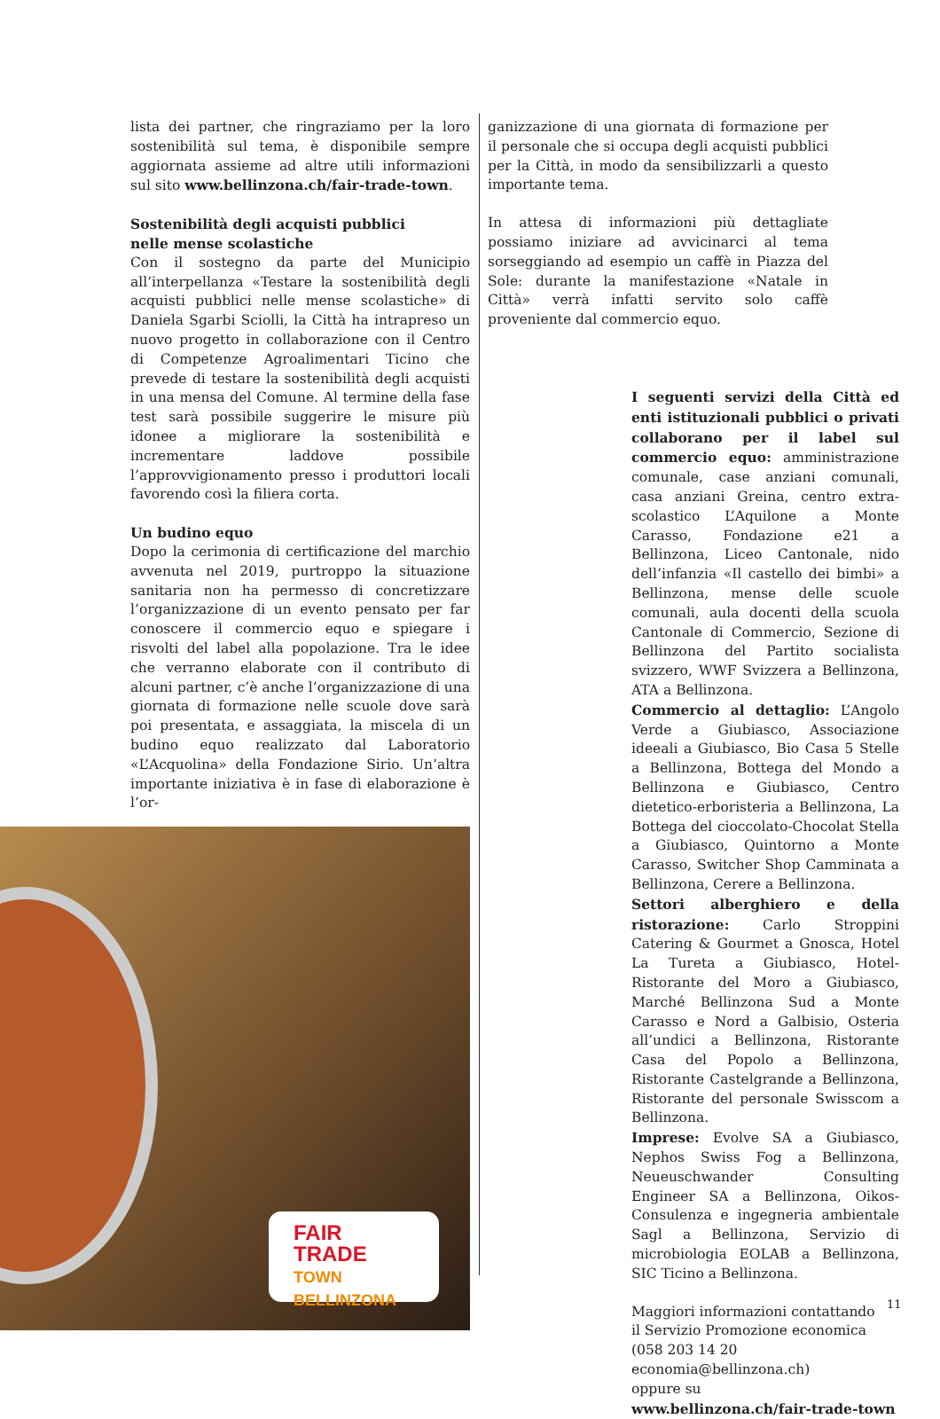lista dei partner, che ringraziamo per la loro sostenibilità sul tema, è disponibile sempre aggiornata assieme ad altre utili informazioni sul sito www.bellinzona.ch/fair-trade-town.
Sostenibilità degli acquisti pubblici
nelle mense scolastiche
Con il sostegno da parte del Municipio all’interpellanza «Testare la sostenibilità degli acquisti pubblici nelle mense scolastiche» di Daniela Sgarbi Sciolli, la Città ha intrapreso un nuovo progetto in collaborazione con il Centro di Competenze Agroalimentari Ticino che prevede di testare la sostenibilità degli acquisti in una mensa del Comune. Al termine della fase test sarà possibile suggerire le misure più idonee a migliorare la sostenibilità e incrementare laddove possibile l’approvvigionamento presso i produttori locali favorendo così la filiera corta.
Un budino equo
Dopo la cerimonia di certificazione del marchio avvenuta nel 2019, purtroppo la situazione sanitaria non ha permesso di concretizzare l’organizzazione di un evento pensato per far conoscere il commercio equo e spiegare i risvolti del label alla popolazione. Tra le idee che verranno elaborate con il contributo di alcuni partner, c’è anche l’organizzazione di una giornata di formazione nelle scuole dove sarà poi presentata, e assaggiata, la miscela di un budino equo realizzato dal Laboratorio «L’Acquolina» della Fondazione Sirio. Un’altra importante iniziativa è in fase di elaborazione è l’or-
ganizzazione di una giornata di formazione per il personale che si occupa degli acquisti pubblici per la Città, in modo da sensibilizzarli a questo importante tema.
In attesa di informazioni più dettagliate possiamo iniziare ad avvicinarci al tema sorseggiando ad esempio un caffè in Piazza del Sole: durante la manifestazione «Natale in Città» verrà infatti servito solo caffè proveniente dal commercio equo.
I seguenti servizi della Città ed enti istituzionali pubblici o privati collaborano per il label sul commercio equo: amministrazione comunale, case anziani comunali, casa anziani Greina, centro extra-scolastico L’Aquilone a Monte Carasso, Fondazione e21 a Bellinzona, Liceo Cantonale, nido dell’infanzia «Il castello dei bimbi» a Bellinzona, mense delle scuole comunali, aula docenti della scuola Cantonale di Commercio, Sezione di Bellinzona del Partito socialista svizzero, WWF Svizzera a Bellinzona, ATA a Bellinzona.
Commercio al dettaglio: L’Angolo Verde a Giubiasco, Associazione ideeali a Giubiasco, Bio Casa 5 Stelle a Bellinzona, Bottega del Mondo a Bellinzona e Giubiasco, Centro dietetico-erboristeria a Bellinzona, La Bottega del cioccolato-Chocolat Stella a Giubiasco, Quintorno a Monte Carasso, Switcher Shop Camminata a Bellinzona, Cerere a Bellinzona.
Settori alberghiero e della ristorazione: Carlo Stroppini Catering & Gourmet a Gnosca, Hotel La Tureta a Giubiasco, Hotel-Ristorante del Moro a Giubiasco, Marché Bellinzona Sud a Monte Carasso e Nord a Galbisio, Osteria all’undici a Bellinzona, Ristorante Casa del Popolo a Bellinzona, Ristorante Castelgrande a Bellinzona, Ristorante del personale Swisscom a Bellinzona.
Imprese: Evolve SA a Giubiasco, Nephos Swiss Fog a Bellinzona, Neueuschwander Consulting Engineer SA a Bellinzona, Oikos-Consulenza e ingegneria ambientale Sagl a Bellinzona, Servizio di microbiologia EOLAB a Bellinzona, SIC Ticino a Bellinzona.
Maggiori informazioni contattando
il Servizio Promozione economica
(058 203 14 20 economia@bellinzona.ch)
oppure su
www.bellinzona.ch/fair-trade-town
FAIR
TRADE
TOWN BELLINZONA
11